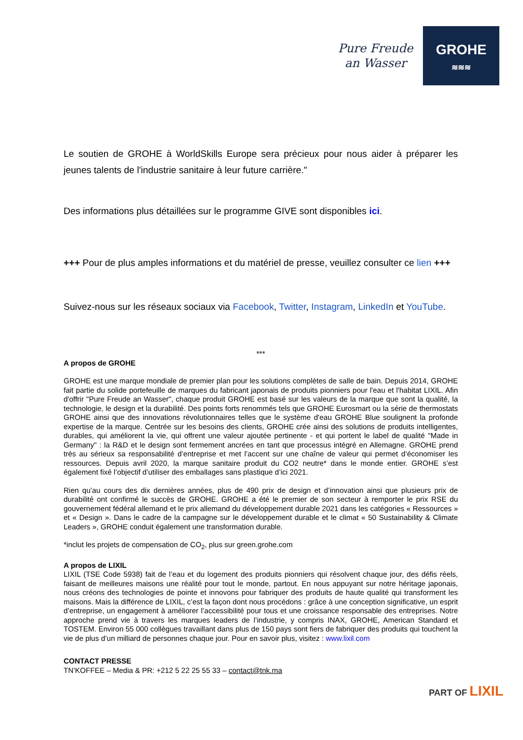Pure Freude
an Wasser
GROHE
≋≋≋
Le soutien de GROHE à WorldSkills Europe sera précieux pour nous aider à préparer les jeunes talents de l'industrie sanitaire à leur future carrière."
Des informations plus détaillées sur le programme GIVE sont disponibles ici.
+++ Pour de plus amples informations et du matériel de presse, veuillez consulter ce lien +++
Suivez-nous sur les réseaux sociaux via Facebook, Twitter, Instagram, LinkedIn et YouTube.
***
A propos de GROHE
GROHE est une marque mondiale de premier plan pour les solutions complètes de salle de bain. Depuis 2014, GROHE fait partie du solide portefeuille de marques du fabricant japonais de produits pionniers pour l'eau et l'habitat LIXIL. Afin d'offrir "Pure Freude an Wasser", chaque produit GROHE est basé sur les valeurs de la marque que sont la qualité, la technologie, le design et la durabilité. Des points forts renommés tels que GROHE Eurosmart ou la série de thermostats GROHE ainsi que des innovations révolutionnaires telles que le système d'eau GROHE Blue soulignent la profonde expertise de la marque. Centrée sur les besoins des clients, GROHE crée ainsi des solutions de produits intelligentes, durables, qui améliorent la vie, qui offrent une valeur ajoutée pertinente - et qui portent le label de qualité "Made in Germany" : la R&D et le design sont fermement ancrées en tant que processus intégré en Allemagne. GROHE prend très au sérieux sa responsabilité d’entreprise et met l’accent sur une chaîne de valeur qui permet d’économiser les ressources. Depuis avril 2020, la marque sanitaire produit du CO2 neutre* dans le monde entier. GROHE s’est également fixé l’objectif d’utiliser des emballages sans plastique d’ici 2021.
Rien qu’au cours des dix dernières années, plus de 490 prix de design et d’innovation ainsi que plusieurs prix de durabilité ont confirmé le succès de GROHE. GROHE a été le premier de son secteur à remporter le prix RSE du gouvernement fédéral allemand et le prix allemand du développement durable 2021 dans les catégories « Ressources » et « Design ». Dans le cadre de la campagne sur le développement durable et le climat « 50 Sustainability & Climate Leaders », GROHE conduit également une transformation durable.
*inclut les projets de compensation de CO<sub>2</sub>, plus sur green.grohe.com
A propos de LIXIL
LIXIL (TSE Code 5938) fait de l’eau et du logement des produits pionniers qui résolvent chaque jour, des défis réels, faisant de meilleures maisons une réalité pour tout le monde, partout. En nous appuyant sur notre héritage japonais, nous créons des technologies de pointe et innovons pour fabriquer des produits de haute qualité qui transforment les maisons. Mais la différence de LIXIL, c’est la façon dont nous procédons : grâce à une conception significative, un esprit d’entreprise, un engagement à améliorer l’accessibilité pour tous et une croissance responsable des entreprises. Notre approche prend vie à travers les marques leaders de l’industrie, y compris INAX, GROHE, American Standard et TOSTEM. Environ 55 000 collègues travaillant dans plus de 150 pays sont fiers de fabriquer des produits qui touchent la vie de plus d’un milliard de personnes chaque jour. Pour en savoir plus, visitez : www.lixil.com
CONTACT PRESSE
TN’KOFFEE – Media & PR: +212 5 22 25 55 33 – contact@tnk.ma
PART OF LIXIL